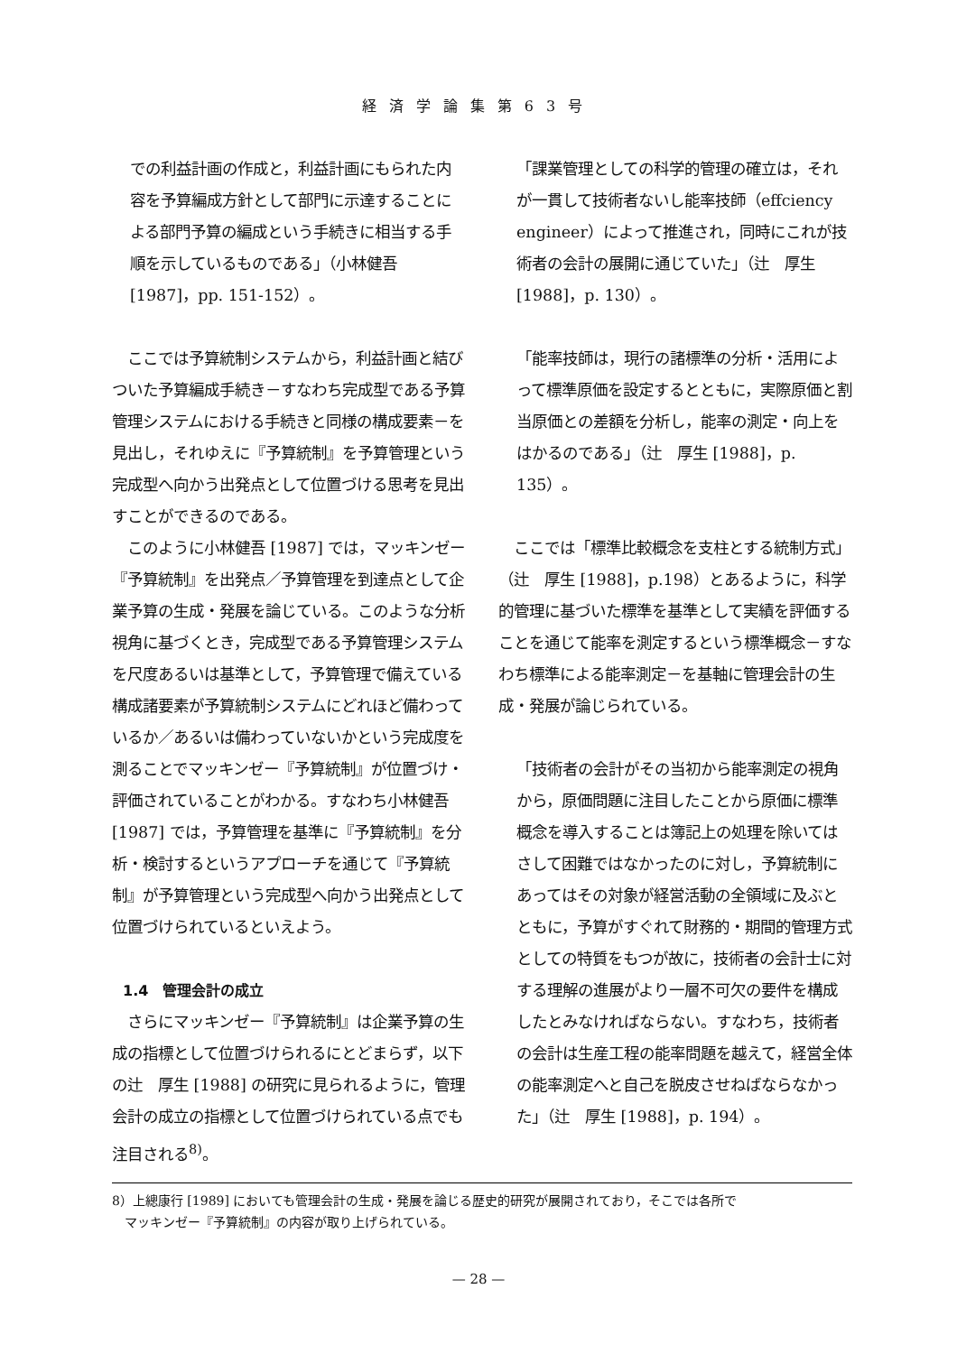経済学論集第63号
での利益計画の作成と，利益計画にもられた内容を予算編成方針として部門に示達することによる部門予算の編成という手続きに相当する手順を示しているものである」（小林健吾 [1987]，pp. 151-152）。
　ここでは予算統制システムから，利益計画と結びついた予算編成手続き－すなわち完成型である予算管理システムにおける手続きと同様の構成要素－を見出し，それゆえに『予算統制』を予算管理という完成型へ向かう出発点として位置づける思考を見出すことができるのである。
　このように小林健吾 [1987] では，マッキンゼー『予算統制』を出発点／予算管理を到達点として企業予算の生成・発展を論じている。このような分析視角に基づくとき，完成型である予算管理システムを尺度あるいは基準として，予算管理で備えている構成諸要素が予算統制システムにどれほど備わっているか／あるいは備わっていないかという完成度を測ることでマッキンゼー『予算統制』が位置づけ・評価されていることがわかる。すなわち小林健吾 [1987] では，予算管理を基準に『予算統制』を分析・検討するというアプローチを通じて『予算統制』が予算管理という完成型へ向かう出発点として位置づけられているといえよう。
1.4　管理会計の成立
　さらにマッキンゼー『予算統制』は企業予算の生成の指標として位置づけられるにとどまらず，以下の辻　厚生 [1988] の研究に見られるように，管理会計の成立の指標として位置づけられている点でも注目される<sup>8)</sup>。
「課業管理としての科学的管理の確立は，それが一貫して技術者ないし能率技師（effciency engineer）によって推進され，同時にこれが技術者の会計の展開に通じていた」（辻　厚生 [1988]，p. 130）。
「能率技師は，現行の諸標準の分析・活用によって標準原価を設定するとともに，実際原価と割当原価との差額を分析し，能率の測定・向上をはかるのである」（辻　厚生 [1988]，p. 135）。
　ここでは「標準比較概念を支柱とする統制方式」（辻　厚生 [1988]，p.198）とあるように，科学的管理に基づいた標準を基準として実績を評価することを通じて能率を測定するという標準概念－すなわち標準による能率測定－を基軸に管理会計の生成・発展が論じられている。
「技術者の会計がその当初から能率測定の視角から，原価問題に注目したことから原価に標準概念を導入することは簿記上の処理を除いてはさして困難ではなかったのに対し，予算統制にあってはその対象が経営活動の全領域に及ぶとともに，予算がすぐれて財務的・期間的管理方式としての特質をもつが故に，技術者の会計士に対する理解の進展がより一層不可欠の要件を構成したとみなければならない。すなわち，技術者の会計は生産工程の能率問題を越えて，経営全体の能率測定へと自己を脱皮させねばならなかった」（辻　厚生 [1988]，p. 194）。
8）上總康行 [1989] においても管理会計の生成・発展を論じる歴史的研究が展開されており，そこでは各所で
　マッキンゼー『予算統制』の内容が取り上げられている。
— 28 —